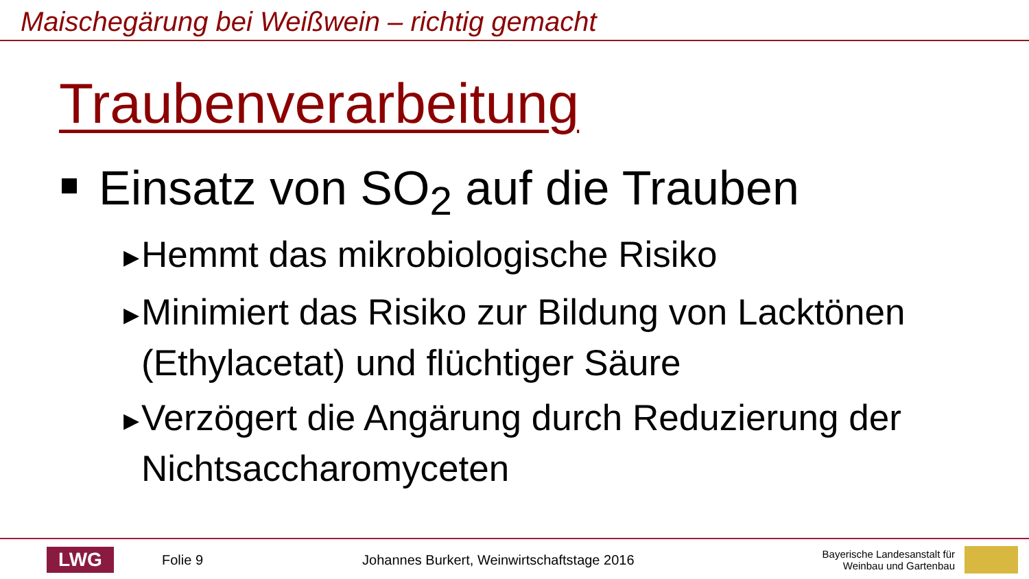Maischegärung bei Weißwein – richtig gemacht
Traubenverarbeitung
Einsatz von SO<sub>2</sub> auf die Trauben
▶ Hemmt das mikrobiologische Risiko
▶ Minimiert das Risiko zur Bildung von Lacktönen (Ethylacetat) und flüchtiger Säure
▶ Verzögert die Angärung durch Reduzierung der Nichtsaccharomyceten
LWG
Folie 9
Johannes Burkert, Weinwirtschaftstage 2016
Bayerische Landesanstalt für
Weinbau und Gartenbau